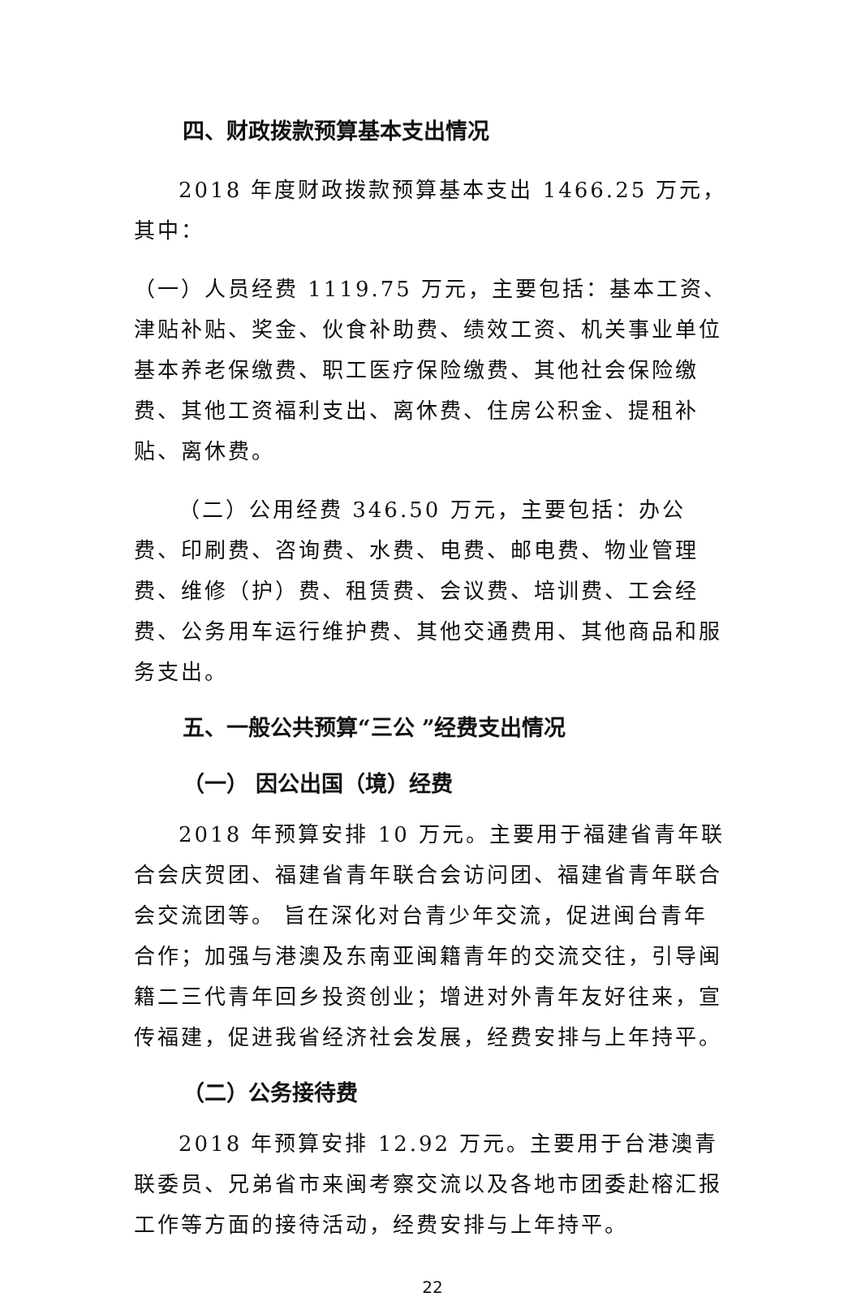四、财政拨款预算基本支出情况
2018 年度财政拨款预算基本支出 1466.25 万元，其中：
（一）人员经费 1119.75 万元，主要包括：基本工资、津贴补贴、奖金、伙食补助费、绩效工资、机关事业单位基本养老保缴费、职工医疗保险缴费、其他社会保险缴费、其他工资福利支出、离休费、住房公积金、提租补贴、离休费。
（二）公用经费 346.50 万元，主要包括：办公费、印刷费、咨询费、水费、电费、邮电费、物业管理费、维修（护）费、租赁费、会议费、培训费、工会经费、公务用车运行维护费、其他交通费用、其他商品和服务支出。
五、一般公共预算“三公 ”经费支出情况
（一） 因公出国（境）经费
2018 年预算安排 10 万元。主要用于福建省青年联合会庆贺团、福建省青年联合会访问团、福建省青年联合会交流团等。 旨在深化对台青少年交流，促进闽台青年合作；加强与港澳及东南亚闽籍青年的交流交往，引导闽籍二三代青年回乡投资创业；增进对外青年友好往来，宣传福建，促进我省经济社会发展，经费安排与上年持平。
（二）公务接待费
2018 年预算安排 12.92 万元。主要用于台港澳青联委员、兄弟省市来闽考察交流以及各地市团委赴榕汇报工作等方面的接待活动，经费安排与上年持平。
22